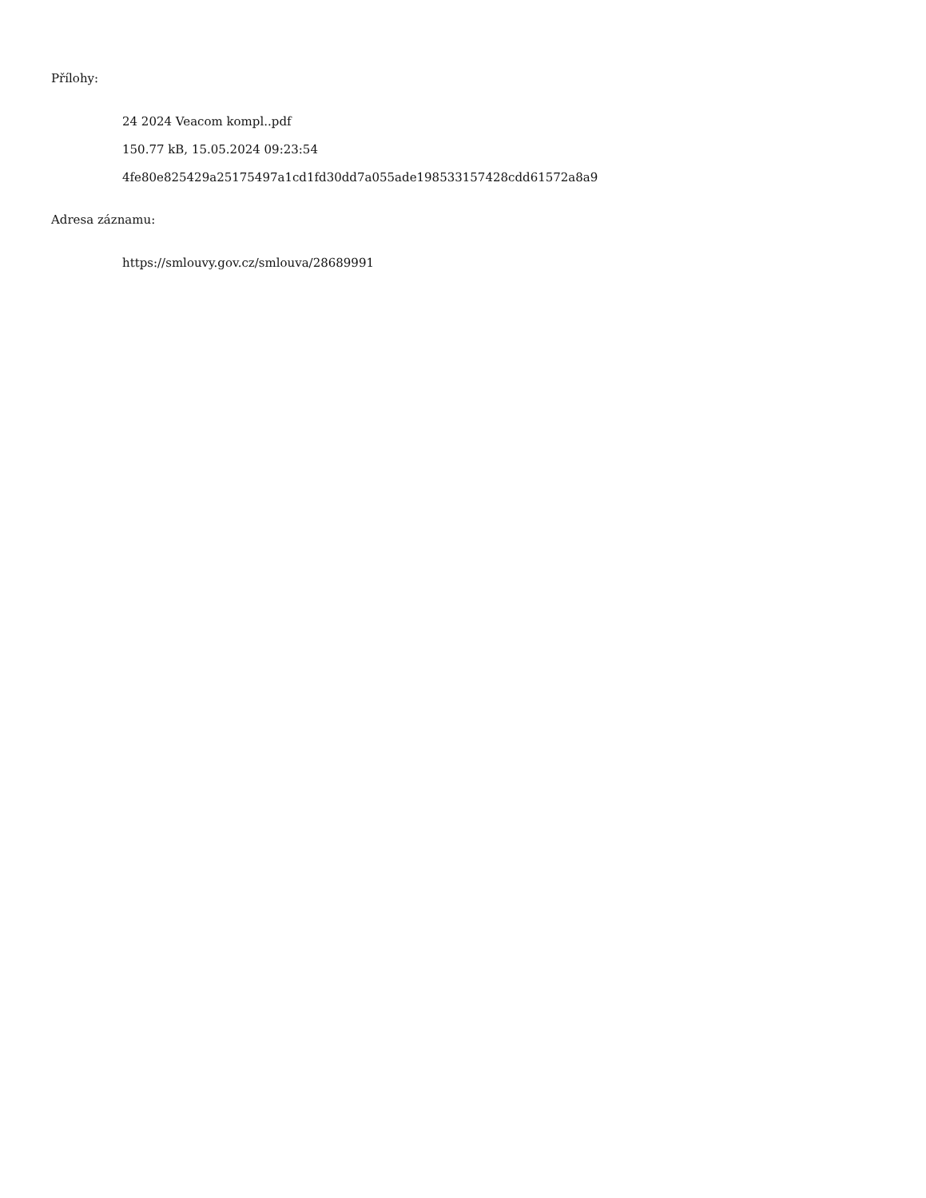Přílohy:
24 2024 Veacom kompl..pdf
150.77 kB, 15.05.2024 09:23:54
4fe80e825429a25175497a1cd1fd30dd7a055ade198533157428cdd61572a8a9
Adresa záznamu:
https://smlouvy.gov.cz/smlouva/28689991